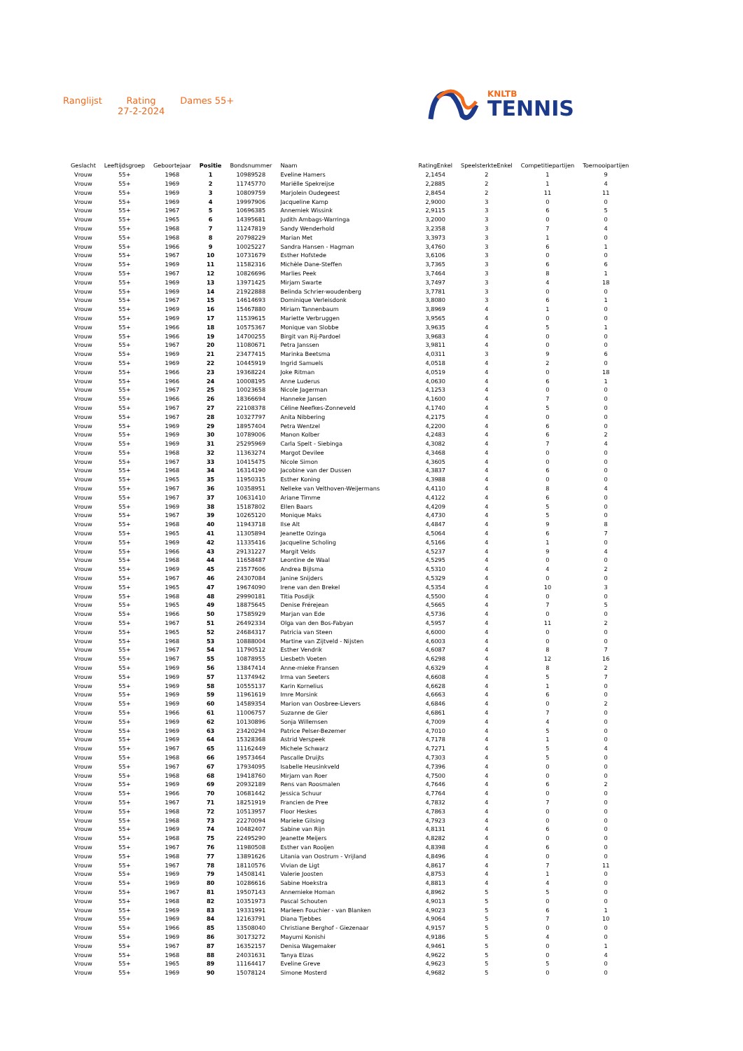Ranglijst Rating
27-2-2024
Dames 55+
KNLTB
TENNIS
| Geslacht | Leeftijdsgroep | Geboortejaar | Positie | Bondsnummer | Naam | RatingEnkel | SpeelsterkteEnkel | Competitiepartijen | Toernooipartijen |
| --- | --- | --- | --- | --- | --- | --- | --- | --- | --- |
| Vrouw | 55+ | 1968 | 1 | 10989528 | Eveline Hamers | 2,1454 | 2 | 1 | 9 |
| Vrouw | 55+ | 1969 | 2 | 11745770 | Mariëlle Spekreijse | 2,2885 | 2 | 1 | 4 |
| Vrouw | 55+ | 1969 | 3 | 10809759 | Marjolein Oudegeest | 2,8454 | 2 | 11 | 11 |
| Vrouw | 55+ | 1969 | 4 | 19997906 | Jacqueline Kamp | 2,9000 | 3 | 0 | 0 |
| Vrouw | 55+ | 1967 | 5 | 10696385 | Annemiek Wissink | 2,9115 | 3 | 6 | 5 |
| Vrouw | 55+ | 1965 | 6 | 14395681 | Judith Ambags-Warringa | 3,2000 | 3 | 0 | 0 |
| Vrouw | 55+ | 1968 | 7 | 11247819 | Sandy Wenderhold | 3,2358 | 3 | 7 | 4 |
| Vrouw | 55+ | 1968 | 8 | 20798229 | Marian Met | 3,3973 | 3 | 1 | 0 |
| Vrouw | 55+ | 1966 | 9 | 10025227 | Sandra Hansen - Hagman | 3,4760 | 3 | 6 | 1 |
| Vrouw | 55+ | 1967 | 10 | 10731679 | Esther Hofstede | 3,6106 | 3 | 0 | 0 |
| Vrouw | 55+ | 1969 | 11 | 11582316 | Michèle Dane-Steffen | 3,7365 | 3 | 6 | 6 |
| Vrouw | 55+ | 1967 | 12 | 10826696 | Marlies Peek | 3,7464 | 3 | 8 | 1 |
| Vrouw | 55+ | 1969 | 13 | 13971425 | Mirjam Swarte | 3,7497 | 3 | 4 | 18 |
| Vrouw | 55+ | 1969 | 14 | 21922888 | Belinda Schrier-woudenberg | 3,7781 | 3 | 0 | 0 |
| Vrouw | 55+ | 1967 | 15 | 14614693 | Dominique Verleisdonk | 3,8080 | 3 | 6 | 1 |
| Vrouw | 55+ | 1969 | 16 | 15467880 | Miriam Tannenbaum | 3,8969 | 4 | 1 | 0 |
| Vrouw | 55+ | 1969 | 17 | 11539615 | Mariette Verbruggen | 3,9565 | 4 | 0 | 0 |
| Vrouw | 55+ | 1966 | 18 | 10575367 | Monique van Slobbe | 3,9635 | 4 | 5 | 1 |
| Vrouw | 55+ | 1966 | 19 | 14700255 | Birgit van Rij-Pardoel | 3,9683 | 4 | 0 | 0 |
| Vrouw | 55+ | 1967 | 20 | 11080671 | Petra Janssen | 3,9811 | 4 | 0 | 0 |
| Vrouw | 55+ | 1969 | 21 | 23477415 | Marinka Beetsma | 4,0311 | 3 | 9 | 6 |
| Vrouw | 55+ | 1969 | 22 | 10445919 | Ingrid Samuels | 4,0518 | 4 | 2 | 0 |
| Vrouw | 55+ | 1966 | 23 | 19368224 | Joke Ritman | 4,0519 | 4 | 0 | 18 |
| Vrouw | 55+ | 1966 | 24 | 10008195 | Anne Luderus | 4,0630 | 4 | 6 | 1 |
| Vrouw | 55+ | 1967 | 25 | 10023658 | Nicole Jagerman | 4,1253 | 4 | 0 | 0 |
| Vrouw | 55+ | 1966 | 26 | 18366694 | Hanneke Jansen | 4,1600 | 4 | 7 | 0 |
| Vrouw | 55+ | 1967 | 27 | 22108378 | Céline Neefkes-Zonneveld | 4,1740 | 4 | 5 | 0 |
| Vrouw | 55+ | 1967 | 28 | 10327797 | Anita Nibbering | 4,2175 | 4 | 0 | 0 |
| Vrouw | 55+ | 1969 | 29 | 18957404 | Petra Wentzel | 4,2200 | 4 | 6 | 0 |
| Vrouw | 55+ | 1969 | 30 | 10789006 | Manon Kolber | 4,2483 | 4 | 6 | 2 |
| Vrouw | 55+ | 1969 | 31 | 25295969 | Carla Spelt - Siebinga | 4,3082 | 4 | 7 | 4 |
| Vrouw | 55+ | 1968 | 32 | 11363274 | Margot Devilee | 4,3468 | 4 | 0 | 0 |
| Vrouw | 55+ | 1967 | 33 | 10415475 | Nicole Simon | 4,3605 | 4 | 0 | 0 |
| Vrouw | 55+ | 1968 | 34 | 16314190 | Jacobine van der Dussen | 4,3837 | 4 | 6 | 0 |
| Vrouw | 55+ | 1965 | 35 | 11950315 | Esther Koning | 4,3988 | 4 | 0 | 0 |
| Vrouw | 55+ | 1967 | 36 | 10358951 | Nelleke van Velthoven-Weijermans | 4,4110 | 4 | 8 | 4 |
| Vrouw | 55+ | 1967 | 37 | 10631410 | Ariane Timme | 4,4122 | 4 | 6 | 0 |
| Vrouw | 55+ | 1969 | 38 | 15187802 | Ellen Baars | 4,4209 | 4 | 5 | 0 |
| Vrouw | 55+ | 1967 | 39 | 10265120 | Monique Maks | 4,4730 | 4 | 5 | 0 |
| Vrouw | 55+ | 1968 | 40 | 11943718 | Ilse Alt | 4,4847 | 4 | 9 | 8 |
| Vrouw | 55+ | 1965 | 41 | 11305894 | Jeanette Ozinga | 4,5064 | 4 | 6 | 7 |
| Vrouw | 55+ | 1969 | 42 | 11335416 | Jacqueline Scholing | 4,5166 | 4 | 1 | 0 |
| Vrouw | 55+ | 1966 | 43 | 29131227 | Margit Velds | 4,5237 | 4 | 9 | 4 |
| Vrouw | 55+ | 1968 | 44 | 11658487 | Leontine de Waal | 4,5295 | 4 | 0 | 0 |
| Vrouw | 55+ | 1969 | 45 | 23577606 | Andrea Bijlsma | 4,5310 | 4 | 4 | 2 |
| Vrouw | 55+ | 1967 | 46 | 24307084 | Janine Snijders | 4,5329 | 4 | 0 | 0 |
| Vrouw | 55+ | 1965 | 47 | 19674090 | Irene van den Brekel | 4,5354 | 4 | 10 | 3 |
| Vrouw | 55+ | 1968 | 48 | 29990181 | Titia Posdijk | 4,5500 | 4 | 0 | 0 |
| Vrouw | 55+ | 1965 | 49 | 18875645 | Denise Frérejean | 4,5665 | 4 | 7 | 5 |
| Vrouw | 55+ | 1966 | 50 | 17585929 | Marjan van Ede | 4,5736 | 4 | 0 | 0 |
| Vrouw | 55+ | 1967 | 51 | 26492334 | Olga van den Bos-Fabyan | 4,5957 | 4 | 11 | 2 |
| Vrouw | 55+ | 1965 | 52 | 24684317 | Patricia van Steen | 4,6000 | 4 | 0 | 0 |
| Vrouw | 55+ | 1968 | 53 | 10888004 | Martine van Zijtveld - Nijsten | 4,6003 | 4 | 0 | 0 |
| Vrouw | 55+ | 1967 | 54 | 11790512 | Esther Vendrik | 4,6087 | 4 | 8 | 7 |
| Vrouw | 55+ | 1967 | 55 | 10878955 | Liesbeth Voeten | 4,6298 | 4 | 12 | 16 |
| Vrouw | 55+ | 1969 | 56 | 13847414 | Anne-mieke Fransen | 4,6329 | 4 | 8 | 2 |
| Vrouw | 55+ | 1969 | 57 | 11374942 | Irma van Seeters | 4,6608 | 4 | 5 | 7 |
| Vrouw | 55+ | 1969 | 58 | 10555137 | Karin Kornelius | 4,6628 | 4 | 1 | 0 |
| Vrouw | 55+ | 1969 | 59 | 11961619 | Imre Morsink | 4,6663 | 4 | 6 | 0 |
| Vrouw | 55+ | 1969 | 60 | 14589354 | Marion van Oosbree-Lievers | 4,6846 | 4 | 0 | 2 |
| Vrouw | 55+ | 1966 | 61 | 11006757 | Suzanne de Gier | 4,6861 | 4 | 7 | 0 |
| Vrouw | 55+ | 1969 | 62 | 10130896 | Sonja Willemsen | 4,7009 | 4 | 4 | 0 |
| Vrouw | 55+ | 1969 | 63 | 23420294 | Patrice Pelser-Bezemer | 4,7010 | 4 | 5 | 0 |
| Vrouw | 55+ | 1969 | 64 | 15328368 | Astrid Verspeek | 4,7178 | 4 | 1 | 0 |
| Vrouw | 55+ | 1967 | 65 | 11162449 | Michele Schwarz | 4,7271 | 4 | 5 | 4 |
| Vrouw | 55+ | 1968 | 66 | 19573464 | Pascalle Druijts | 4,7303 | 4 | 5 | 0 |
| Vrouw | 55+ | 1967 | 67 | 17934095 | Isabelle Heusinkveld | 4,7396 | 4 | 0 | 0 |
| Vrouw | 55+ | 1968 | 68 | 19418760 | Mirjam van Roer | 4,7500 | 4 | 0 | 0 |
| Vrouw | 55+ | 1969 | 69 | 20932189 | Rens van Roosmalen | 4,7646 | 4 | 6 | 2 |
| Vrouw | 55+ | 1966 | 70 | 10681442 | Jessica Schuur | 4,7764 | 4 | 0 | 0 |
| Vrouw | 55+ | 1967 | 71 | 18251919 | Francien de Pree | 4,7832 | 4 | 7 | 0 |
| Vrouw | 55+ | 1968 | 72 | 10513957 | Floor Heskes | 4,7863 | 4 | 0 | 0 |
| Vrouw | 55+ | 1968 | 73 | 22270094 | Marieke Gilsing | 4,7923 | 4 | 0 | 0 |
| Vrouw | 55+ | 1969 | 74 | 10482407 | Sabine van Rijn | 4,8131 | 4 | 6 | 0 |
| Vrouw | 55+ | 1968 | 75 | 22495290 | Jeanette Meijers | 4,8282 | 4 | 0 | 0 |
| Vrouw | 55+ | 1967 | 76 | 11980508 | Esther van Rooijen | 4,8398 | 4 | 6 | 0 |
| Vrouw | 55+ | 1968 | 77 | 13891626 | Litania van Oostrum - Vrijland | 4,8496 | 4 | 0 | 0 |
| Vrouw | 55+ | 1967 | 78 | 18110576 | Vivian de Ligt | 4,8617 | 4 | 7 | 11 |
| Vrouw | 55+ | 1969 | 79 | 14508141 | Valerie Joosten | 4,8753 | 4 | 1 | 0 |
| Vrouw | 55+ | 1969 | 80 | 10286616 | Sabine Hoekstra | 4,8813 | 4 | 4 | 0 |
| Vrouw | 55+ | 1967 | 81 | 19507143 | Annemieke Homan | 4,8962 | 5 | 5 | 0 |
| Vrouw | 55+ | 1968 | 82 | 10351973 | Pascal Schouten | 4,9013 | 5 | 0 | 0 |
| Vrouw | 55+ | 1969 | 83 | 19331991 | Marleen Fouchier - van Blanken | 4,9023 | 5 | 6 | 1 |
| Vrouw | 55+ | 1969 | 84 | 12163791 | Diana Tjebbes | 4,9064 | 5 | 7 | 10 |
| Vrouw | 55+ | 1966 | 85 | 13508040 | Christiane Berghof - Giezenaar | 4,9157 | 5 | 0 | 0 |
| Vrouw | 55+ | 1969 | 86 | 30173272 | Mayumi Konishi | 4,9186 | 5 | 4 | 0 |
| Vrouw | 55+ | 1967 | 87 | 16352157 | Denisa Wagemaker | 4,9461 | 5 | 0 | 1 |
| Vrouw | 55+ | 1968 | 88 | 24031631 | Tanya Elzas | 4,9622 | 5 | 0 | 4 |
| Vrouw | 55+ | 1965 | 89 | 11164417 | Eveline Greve | 4,9623 | 5 | 5 | 0 |
| Vrouw | 55+ | 1969 | 90 | 15078124 | Simone Mosterd | 4,9682 | 5 | 0 | 0 |